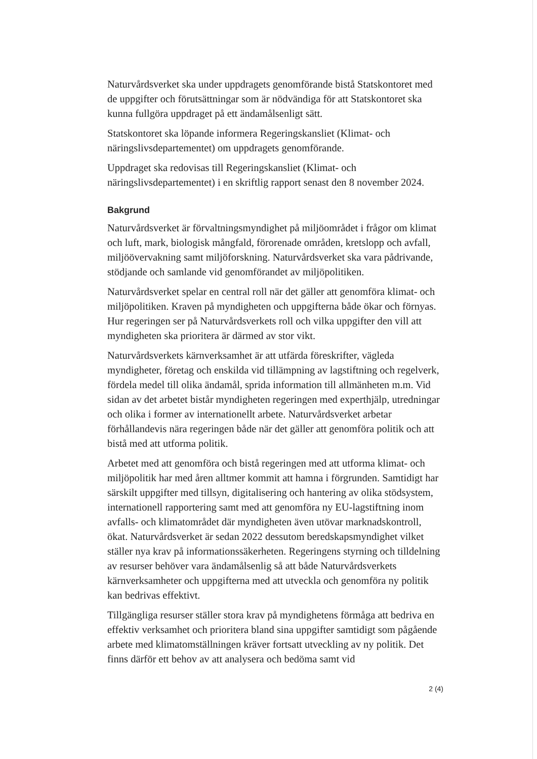Naturvårdsverket ska under uppdragets genomförande bistå Statskontoret med de uppgifter och förutsättningar som är nödvändiga för att Statskontoret ska kunna fullgöra uppdraget på ett ändamålsenligt sätt.
Statskontoret ska löpande informera Regeringskansliet (Klimat- och näringslivsdepartementet) om uppdragets genomförande.
Uppdraget ska redovisas till Regeringskansliet (Klimat- och näringslivsdepartementet) i en skriftlig rapport senast den 8 november 2024.
Bakgrund
Naturvårdsverket är förvaltningsmyndighet på miljöområdet i frågor om klimat och luft, mark, biologisk mångfald, förorenade områden, kretslopp och avfall, miljöövervakning samt miljöforskning. Naturvårdsverket ska vara pådrivande, stödjande och samlande vid genomförandet av miljöpolitiken.
Naturvårdsverket spelar en central roll när det gäller att genomföra klimat- och miljöpolitiken. Kraven på myndigheten och uppgifterna både ökar och förnyas. Hur regeringen ser på Naturvårdsverkets roll och vilka uppgifter den vill att myndigheten ska prioritera är därmed av stor vikt.
Naturvårdsverkets kärnverksamhet är att utfärda föreskrifter, vägleda myndigheter, företag och enskilda vid tillämpning av lagstiftning och regelverk, fördela medel till olika ändamål, sprida information till allmänheten m.m. Vid sidan av det arbetet bistår myndigheten regeringen med experthjälp, utredningar och olika i former av internationellt arbete. Naturvårdsverket arbetar förhållandevis nära regeringen både när det gäller att genomföra politik och att bistå med att utforma politik.
Arbetet med att genomföra och bistå regeringen med att utforma klimat- och miljöpolitik har med åren alltmer kommit att hamna i förgrunden. Samtidigt har särskilt uppgifter med tillsyn, digitalisering och hantering av olika stödsystem, internationell rapportering samt med att genomföra ny EU-lagstiftning inom avfalls- och klimatområdet där myndigheten även utövar marknadskontroll, ökat. Naturvårdsverket är sedan 2022 dessutom beredskapsmyndighet vilket ställer nya krav på informationssäkerheten. Regeringens styrning och tilldelning av resurser behöver vara ändamålsenlig så att både Naturvårdsverkets kärnverksamheter och uppgifterna med att utveckla och genomföra ny politik kan bedrivas effektivt.
Tillgängliga resurser ställer stora krav på myndighetens förmåga att bedriva en effektiv verksamhet och prioritera bland sina uppgifter samtidigt som pågående arbete med klimatomställningen kräver fortsatt utveckling av ny politik. Det finns därför ett behov av att analysera och bedöma samt vid
2 (4)